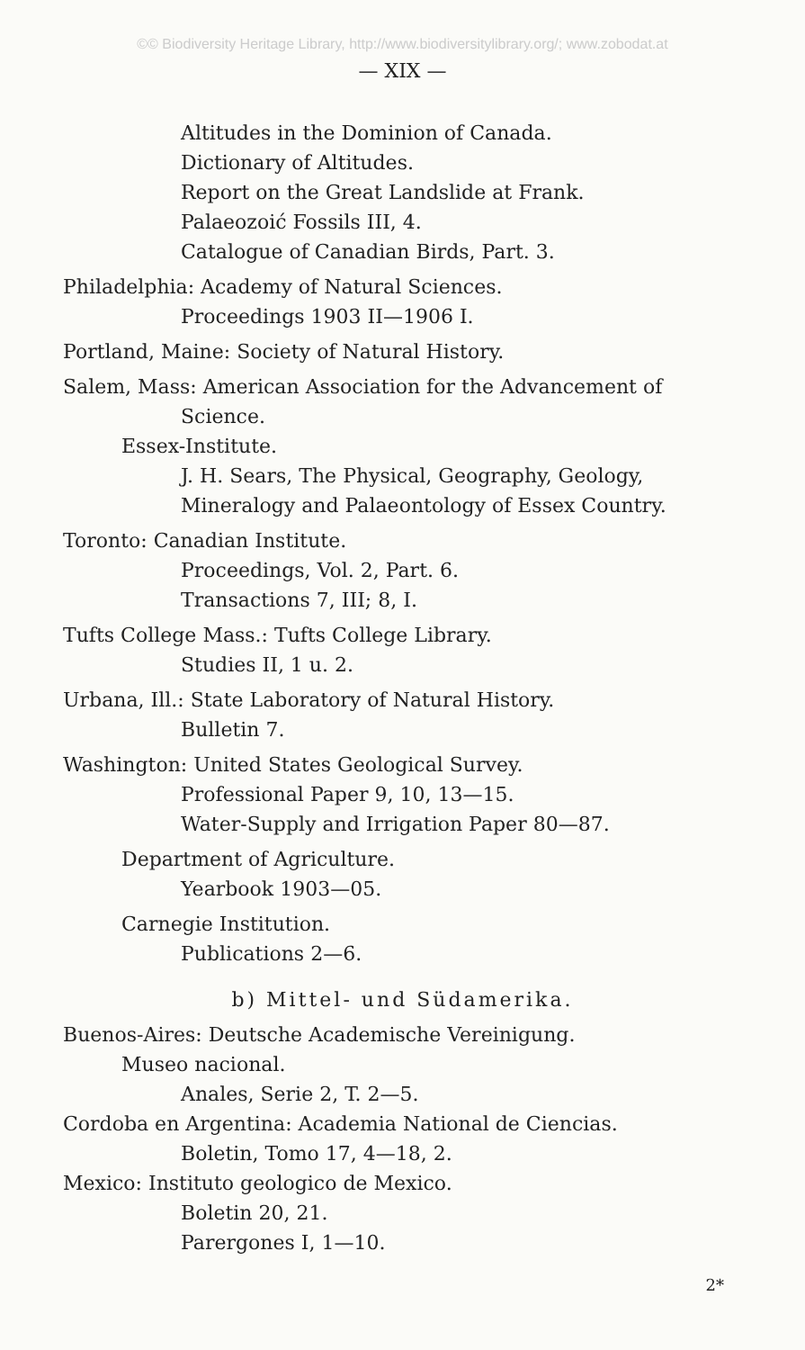©© Biodiversity Heritage Library, http://www.biodiversitylibrary.org/; www.zobodat.at
— XIX —
Altitudes in the Dominion of Canada.
Dictionary of Altitudes.
Report on the Great Landslide at Frank.
Palaeozoić Fossils III, 4.
Catalogue of Canadian Birds, Part. 3.
Philadelphia: Academy of Natural Sciences.
Proceedings 1903 II—1906 I.
Portland, Maine: Society of Natural History.
Salem, Mass: American Association for the Advancement of
Science.
Essex-Institute.
J. H. Sears, The Physical, Geography, Geology,
Mineralogy and Palaeontology of Essex Country.
Toronto: Canadian Institute.
Proceedings, Vol. 2, Part. 6.
Transactions 7, III; 8, I.
Tufts College Mass.: Tufts College Library.
Studies II, 1 u. 2.
Urbana, Ill.: State Laboratory of Natural History.
Bulletin 7.
Washington: United States Geological Survey.
Professional Paper 9, 10, 13—15.
Water-Supply and Irrigation Paper 80—87.
Department of Agriculture.
Yearbook 1903—05.
Carnegie Institution.
Publications 2—6.
b) Mittel- und Südamerika.
Buenos-Aires: Deutsche Academische Vereinigung.
Museo nacional.
Anales, Serie 2, T. 2—5.
Cordoba en Argentina: Academia National de Ciencias.
Boletin, Tomo 17, 4—18, 2.
Mexico: Instituto geologico de Mexico.
Boletin 20, 21.
Parergones I, 1—10.
2*